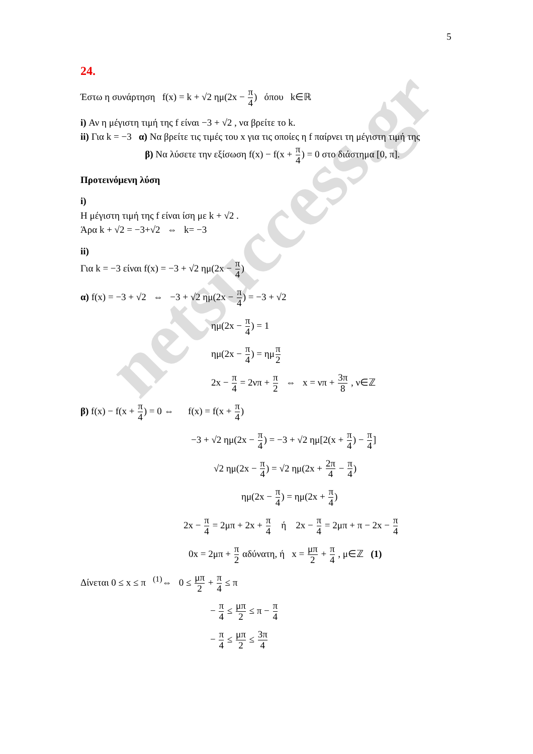netsuccess.gr
5
24.
Έστω η συνάρτηση f(x) = k + √2 ημ(2x − π 4) όπου k∈ℝ
i) Αν η μέγιστη τιμή της f είναι −3 + √2 , να βρείτε το k.
ii) Για k = −3 α) Να βρείτε τις τιμές του x για τις οποίες η f παίρνει τη μέγιστη τιμή της
β) Να λύσετε την εξίσωση f(x) − f(x + π 4) = 0 στο διάστημα [0, π].
Προτεινόμενη λύση
i)
Η μέγιστη τιμή της f είναι ίση με k + √2 .
Άρα k + √2 = −3+√2 ⇔ k= −3
ii)
Για k = −3 είναι f(x) = −3 + √2 ημ(2x − π 4)
α) f(x) = −3 + √2 ⇔ −3 + √2 ημ(2x − π 4) = −3 + √2
ημ(2x − π 4) = 1
ημ(2x − π 4) = ημπ 2
2x − π 4 = 2νπ + π 2 ⇔ x = νπ + 3π 8 , ν∈ℤ
β) f(x) − f(x + π 4) = 0 ⇔ f(x) = f(x + π 4)
−3 + √2 ημ(2x − π 4) = −3 + √2 ημ[2(x + π 4) − π 4]
√2 ημ(2x − π 4) = √2 ημ(2x + 2π 4 − π 4)
ημ(2x − π 4) = ημ(2x + π 4)
2x − π 4 = 2μπ + 2x + π 4 ή 2x − π 4 = 2μπ + π − 2x − π 4
0x = 2μπ + π 2 αδύνατη, ή x = μπ 2 + π 4 , μ∈ℤ (1)
Δίνεται 0 ≤ x ≤ π <sup>(1)</sup>⇔ 0 ≤ μπ 2 + π 4 ≤ π
− π 4 ≤ μπ 2 ≤ π − π 4
− π 4 ≤ μπ 2 ≤ 3π 4